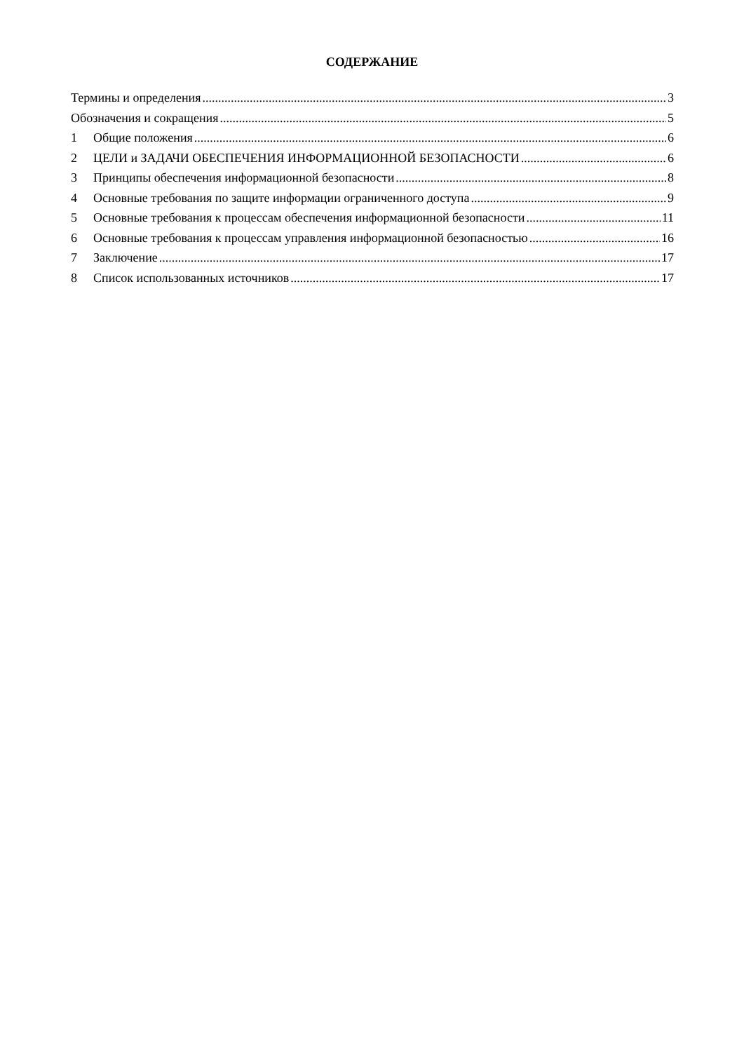СОДЕРЖАНИЕ
Термины и определения 3
Обозначения и сокращения 5
1 Общие положения 6
2 ЦЕЛИ и ЗАДАЧИ ОБЕСПЕЧЕНИЯ ИНФОРМАЦИОННОЙ БЕЗОПАСНОСТИ 6
3 Принципы обеспечения информационной безопасности 8
4 Основные требования по защите информации ограниченного доступа 9
5 Основные требования к процессам обеспечения информационной безопасности 11
6 Основные требования к процессам управления информационной безопасностью 16
7 Заключение 17
8 Список использованных источников 17